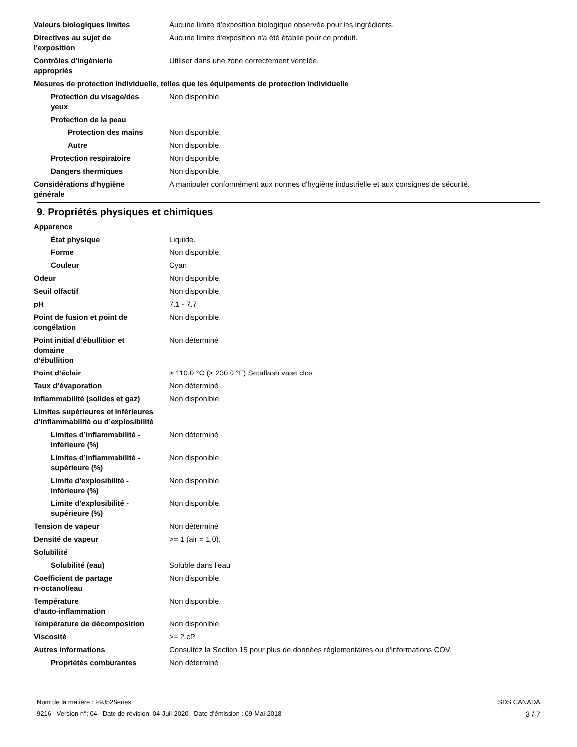Valeurs biologiques limites Aucune limite d’exposition biologique observée pour les ingrédients.
Directives au sujet de
l'exposition
Aucune limite d'exposition n'a été établie pour ce produit.
Contrôles d'ingénierie
appropriés
Utiliser dans une zone correctement ventilée.
Mesures de protection individuelle, telles que les équipements de protection individuelle
Protection du visage/des
yeux
Non disponible.
Protection de la peau
Protection des mains Non disponible.
Autre Non disponible.
Protection respiratoire Non disponible.
Dangers thermiques Non disponible.
Considérations d'hygiène
générale
A manipuler conformément aux normes d'hygiène industrielle et aux consignes de sécurité.
9. Propriétés physiques et chimiques
Apparence
État physique Liquide.
Forme Non disponible.
Couleur Cyan
Odeur Non disponible.
Seuil olfactif Non disponible.
pH 7.1 - 7.7
Point de fusion et point de
congélation
Non disponible.
Point initial d’ébullition et
domaine
d’ébullition
Non déterminé
Point d’éclair > 110.0 °C (> 230.0 °F) Setaflash vase clos
Taux d’évaporation Non déterminé
Inflammabilité (solides et gaz)
Non disponible.
Limites supérieures et inférieures
d’inflammabilité ou d’explosibilité
Limites d’inflammabilité -
inférieure (%)
Non déterminé
Limites d’inflammabilité -
supérieure (%)
Non disponible.
Limite d'explosibilité -
inférieure (%)
Non disponible.
Limite d'explosibilité -
supérieure (%)
Non disponible.
Tension de vapeur Non déterminé
Densité de vapeur >= 1 (air = 1,0).
Solubilité
Solubilité (eau) Soluble dans l'eau
Coefficient de partage
n-octanol/eau
Non disponible.
Température
d’auto-inflammation
Non disponible.
Température de décomposition Non disponible.
Viscosité >= 2 cP
Autres informations Consultez la Section 15 pour plus de données règlementaires ou d'informations COV.
Propriétés comburantes Non déterminé
Nom de la matière : F9J52Series SDS CANADA
9216 Version n°: 04 Date de révision: 04-Juil-2020 Date d’émission : 09-Mai-2018 3 / 7